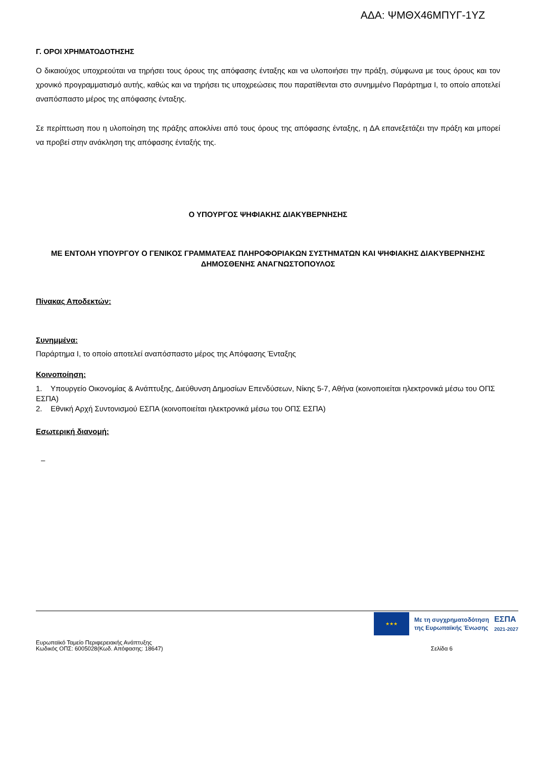ΑΔΑ: ΨΜΘΧ46ΜΠΥΓ-1ΥΖ
Γ. ΟΡΟΙ ΧΡΗΜΑΤΟΔΟΤΗΣΗΣ
Ο δικαιούχος υποχρεούται να τηρήσει τους όρους της απόφασης ένταξης και να υλοποιήσει την πράξη, σύμφωνα με τους όρους και τον χρονικό προγραμματισμό αυτής, καθώς και να τηρήσει τις υποχρεώσεις που παρατίθενται στο συνημμένο Παράρτημα Ι, το οποίο αποτελεί αναπόσπαστο μέρος της απόφασης ένταξης.
Σε περίπτωση που η υλοποίηση της πράξης αποκλίνει από τους όρους της απόφασης ένταξης, η ΔΑ επανεξετάζει την πράξη και μπορεί να προβεί στην ανάκληση της απόφασης ένταξής της.
Ο ΥΠΟΥΡΓΟΣ ΨΗΦΙΑΚΗΣ ΔΙΑΚΥΒΕΡΝΗΣΗΣ
ΜΕ ΕΝΤΟΛΗ ΥΠΟΥΡΓΟΥ Ο ΓΕΝΙΚΟΣ ΓΡΑΜΜΑΤΕΑΣ ΠΛΗΡΟΦΟΡΙΑΚΩΝ ΣΥΣΤΗΜΑΤΩΝ ΚΑΙ ΨΗΦΙΑΚΗΣ ΔΙΑΚΥΒΕΡΝΗΣΗΣ ΔΗΜΟΣΘΕΝΗΣ ΑΝΑΓΝΩΣΤΟΠΟΥΛΟΣ
Πίνακας Αποδεκτών:
Συνημμένα:
Παράρτημα Ι, το οποίο αποτελεί αναπόσπαστο μέρος της Απόφασης Ένταξης
Κοινοποίηση:
1. Υπουργείο Οικονομίας & Ανάπτυξης, Διεύθυνση Δημοσίων Επενδύσεων, Νίκης 5-7, Αθήνα (κοινοποιείται ηλεκτρονικά μέσω του ΟΠΣ ΕΣΠΑ)
2. Εθνική Αρχή Συντονισμού ΕΣΠΑ (κοινοποιείται ηλεκτρονικά μέσω του ΟΠΣ ΕΣΠΑ)
Εσωτερική διανομή:
–
★★★
Με τη συγχρηματοδότηση
της Ευρωπαϊκής Ένωσης
ΕΣΠΑ
2021-2027
Ευρωπαϊκό Ταμείο Περιφερειακής Ανάπτυξης
Κωδικός ΟΠΣ: 6005028(Κωδ. Απόφασης: 18647)
Σελίδα 6